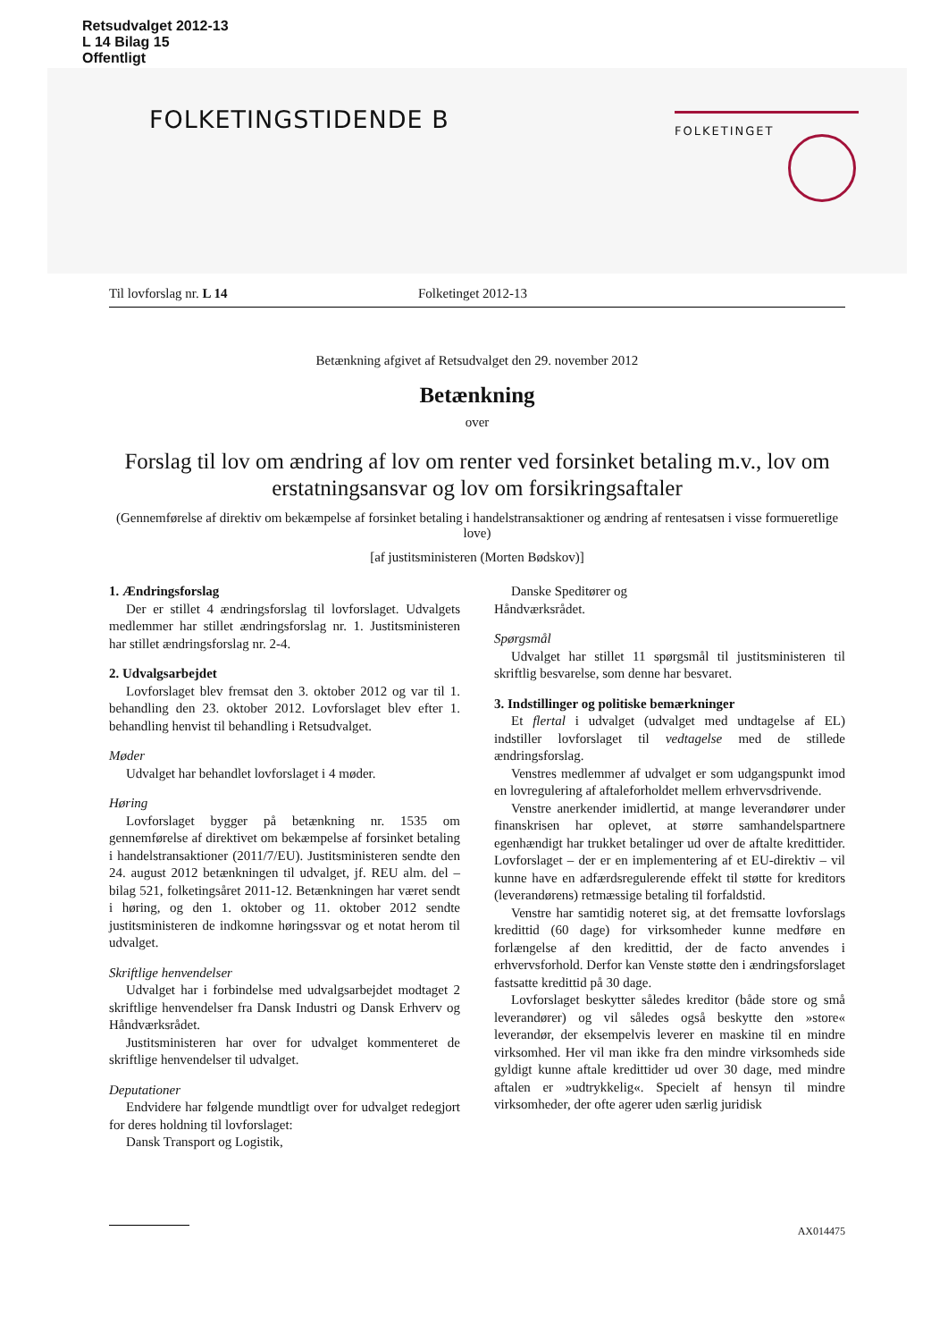Retsudvalget 2012-13
L 14 Bilag 15
Offentligt
FOLKETINGSTIDENDE B
FOLKETINGET
Til lovforslag nr. L 14 Folketinget 2012-13
Betænkning afgivet af Retsudvalget den 29. november 2012
Betænkning
over
Forslag til lov om ændring af lov om renter ved forsinket betaling m.v., lov om erstatningsansvar og lov om forsikringsaftaler
(Gennemførelse af direktiv om bekæmpelse af forsinket betaling i handelstransaktioner og ændring af rentesatsen i visse formueretlige love)
[af justitsministeren (Morten Bødskov)]
1. Ændringsforslag
Der er stillet 4 ændringsforslag til lovforslaget. Udvalgets medlemmer har stillet ændringsforslag nr. 1. Justitsministeren har stillet ændringsforslag nr. 2-4.
2. Udvalgsarbejdet
Lovforslaget blev fremsat den 3. oktober 2012 og var til 1. behandling den 23. oktober 2012. Lovforslaget blev efter 1. behandling henvist til behandling i Retsudvalget.
Møder
Udvalget har behandlet lovforslaget i 4 møder.
Høring
Lovforslaget bygger på betænkning nr. 1535 om gennemførelse af direktivet om bekæmpelse af forsinket betaling i handelstransaktioner (2011/7/EU). Justitsministeren sendte den 24. august 2012 betænkningen til udvalget, jf. REU alm. del – bilag 521, folketingsåret 2011-12. Betænkningen har været sendt i høring, og den 1. oktober og 11. oktober 2012 sendte justitsministeren de indkomne høringssvar og et notat herom til udvalget.
Skriftlige henvendelser
Udvalget har i forbindelse med udvalgsarbejdet modtaget 2 skriftlige henvendelser fra Dansk Industri og Dansk Erhverv og Håndværksrådet.
Justitsministeren har over for udvalget kommenteret de skriftlige henvendelser til udvalget.
Deputationer
Endvidere har følgende mundtligt over for udvalget redegjort for deres holdning til lovforslaget:
Dansk Transport og Logistik,
Danske Speditører og
Håndværksrådet.
Spørgsmål
Udvalget har stillet 11 spørgsmål til justitsministeren til skriftlig besvarelse, som denne har besvaret.
3. Indstillinger og politiske bemærkninger
Et flertal i udvalget (udvalget med undtagelse af EL) indstiller lovforslaget til vedtagelse med de stillede ændringsforslag.
Venstres medlemmer af udvalget er som udgangspunkt imod en lovregulering af aftaleforholdet mellem erhvervsdrivende.
Venstre anerkender imidlertid, at mange leverandører under finanskrisen har oplevet, at større samhandelspartnere egenhændigt har trukket betalinger ud over de aftalte kredittider. Lovforslaget – der er en implementering af et EU-direktiv – vil kunne have en adfærdsregulerende effekt til støtte for kreditors (leverandørens) retmæssige betaling til forfaldstid.
Venstre har samtidig noteret sig, at det fremsatte lovforslags kredittid (60 dage) for virksomheder kunne medføre en forlængelse af den kredittid, der de facto anvendes i erhvervsforhold. Derfor kan Venste støtte den i ændringsforslaget fastsatte kredittid på 30 dage.
Lovforslaget beskytter således kreditor (både store og små leverandører) og vil således også beskytte den »store« leverandør, der eksempelvis leverer en maskine til en mindre virksomhed. Her vil man ikke fra den mindre virksomheds side gyldigt kunne aftale kredittider ud over 30 dage, med mindre aftalen er »udtrykkelig«. Specielt af hensyn til mindre virksomheder, der ofte agerer uden særlig juridisk
AX014475